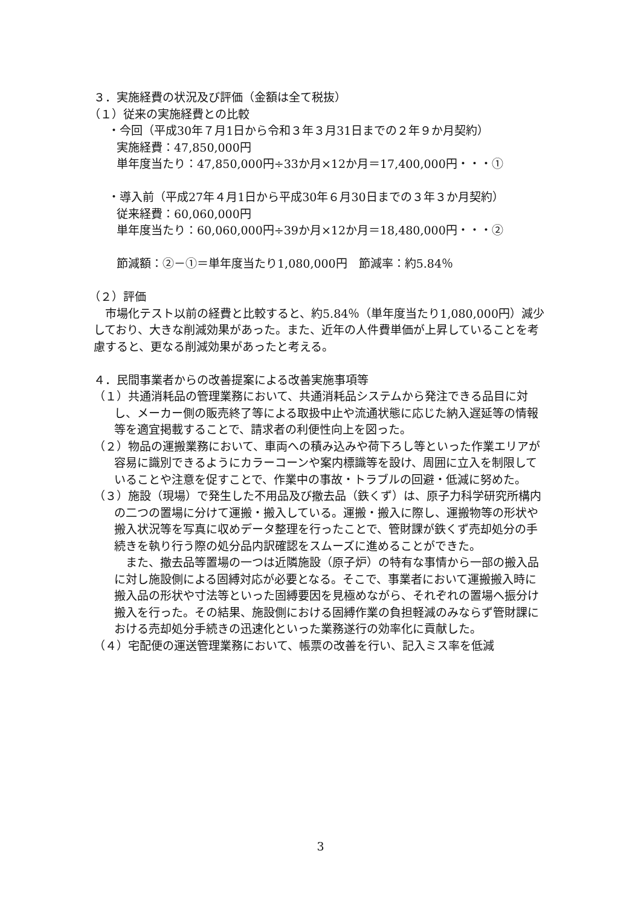３．実施経費の状況及び評価（金額は全て税抜）
（１）従来の実施経費との比較
・今回（平成30年７月1日から令和３年３月31日までの２年９か月契約）
実施経費：47,850,000円
単年度当たり：47,850,000円÷33か月×12か月＝17,400,000円・・・①
・導入前（平成27年４月1日から平成30年６月30日までの３年３か月契約）
従来経費：60,060,000円
単年度当たり：60,060,000円÷39か月×12か月＝18,480,000円・・・②
節減額：②－①＝単年度当たり1,080,000円　節減率：約5.84％
（２）評価
　市場化テスト以前の経費と比較すると、約5.84％（単年度当たり1,080,000円）減少しており、大きな削減効果があった。また、近年の人件費単価が上昇していることを考慮すると、更なる削減効果があったと考える。
４．民間事業者からの改善提案による改善実施事項等
（１）共通消耗品の管理業務において、共通消耗品システムから発注できる品目に対し、メーカー側の販売終了等による取扱中止や流通状態に応じた納入遅延等の情報等を適宜掲載することで、請求者の利便性向上を図った。
（２）物品の運搬業務において、車両への積み込みや荷下ろし等といった作業エリアが容易に識別できるようにカラーコーンや案内標識等を設け、周囲に立入を制限していることや注意を促すことで、作業中の事故・トラブルの回避・低減に努めた。
（３）施設（現場）で発生した不用品及び撤去品（鉄くず）は、原子力科学研究所構内の二つの置場に分けて運搬・搬入している。運搬・搬入に際し、運搬物等の形状や搬入状況等を写真に収めデータ整理を行ったことで、管財課が鉄くず売却処分の手続きを執り行う際の処分品内訳確認をスムーズに進めることができた。
　また、撤去品等置場の一つは近隣施設（原子炉）の特有な事情から一部の搬入品に対し施設側による固縛対応が必要となる。そこで、事業者において運搬搬入時に搬入品の形状や寸法等といった固縛要因を見極めながら、それぞれの置場へ振分け搬入を行った。その結果、施設側における固縛作業の負担軽減のみならず管財課における売却処分手続きの迅速化といった業務遂行の効率化に貢献した。
（４）宅配便の運送管理業務において、帳票の改善を行い、記入ミス率を低減
3